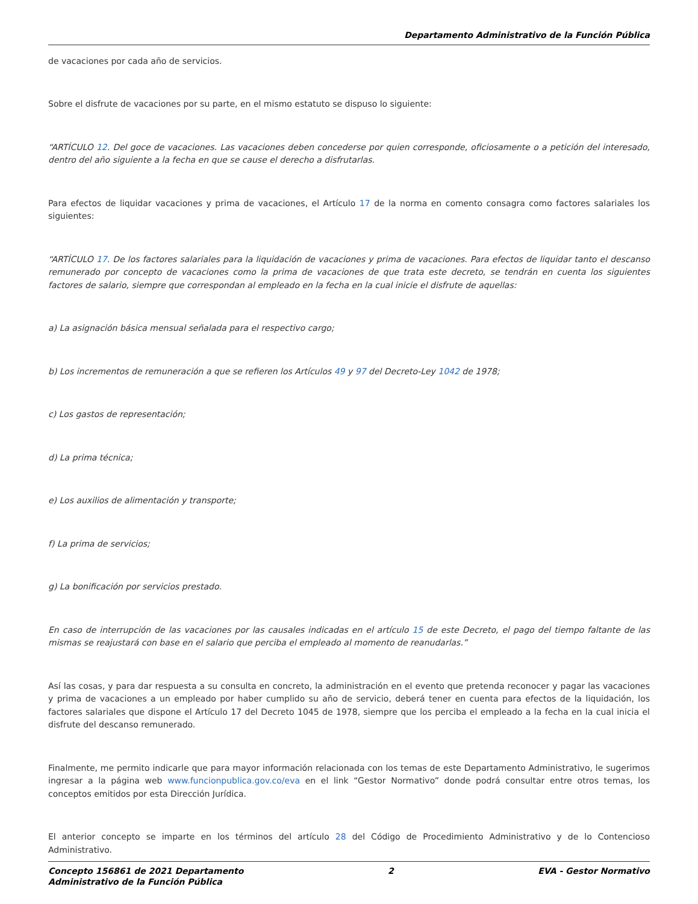Departamento Administrativo de la Función Pública
de vacaciones por cada año de servicios.
Sobre el disfrute de vacaciones por su parte, en el mismo estatuto se dispuso lo siguiente:
“ARTÍCULO 12. Del goce de vacaciones. Las vacaciones deben concederse por quien corresponde, oficiosamente o a petición del interesado, dentro del año siguiente a la fecha en que se cause el derecho a disfrutarlas.
Para efectos de liquidar vacaciones y prima de vacaciones, el Artículo 17 de la norma en comento consagra como factores salariales los siguientes:
“ARTÍCULO 17. De los factores salariales para la liquidación de vacaciones y prima de vacaciones. Para efectos de liquidar tanto el descanso remunerado por concepto de vacaciones como la prima de vacaciones de que trata este decreto, se tendrán en cuenta los siguientes factores de salario, siempre que correspondan al empleado en la fecha en la cual inicie el disfrute de aquellas:
a) La asignación básica mensual señalada para el respectivo cargo;
b) Los incrementos de remuneración a que se refieren los Artículos 49 y 97 del Decreto-Ley 1042 de 1978;
c) Los gastos de representación;
d) La prima técnica;
e) Los auxilios de alimentación y transporte;
f) La prima de servicios;
g) La bonificación por servicios prestado.
En caso de interrupción de las vacaciones por las causales indicadas en el artículo 15 de este Decreto, el pago del tiempo faltante de las mismas se reajustará con base en el salario que perciba el empleado al momento de reanudarlas.”
Así las cosas, y para dar respuesta a su consulta en concreto, la administración en el evento que pretenda reconocer y pagar las vacaciones y prima de vacaciones a un empleado por haber cumplido su año de servicio, deberá tener en cuenta para efectos de la liquidación, los factores salariales que dispone el Artículo 17 del Decreto 1045 de 1978, siempre que los perciba el empleado a la fecha en la cual inicia el disfrute del descanso remunerado.
Finalmente, me permito indicarle que para mayor información relacionada con los temas de este Departamento Administrativo, le sugerimos ingresar a la página web www.funcionpublica.gov.co/eva en el link “Gestor Normativo” donde podrá consultar entre otros temas, los conceptos emitidos por esta Dirección Jurídica.
El anterior concepto se imparte en los términos del artículo 28 del Código de Procedimiento Administrativo y de lo Contencioso Administrativo.
Concepto 156861 de 2021 Departamento
Administrativo de la Función Pública
2 EVA - Gestor Normativo